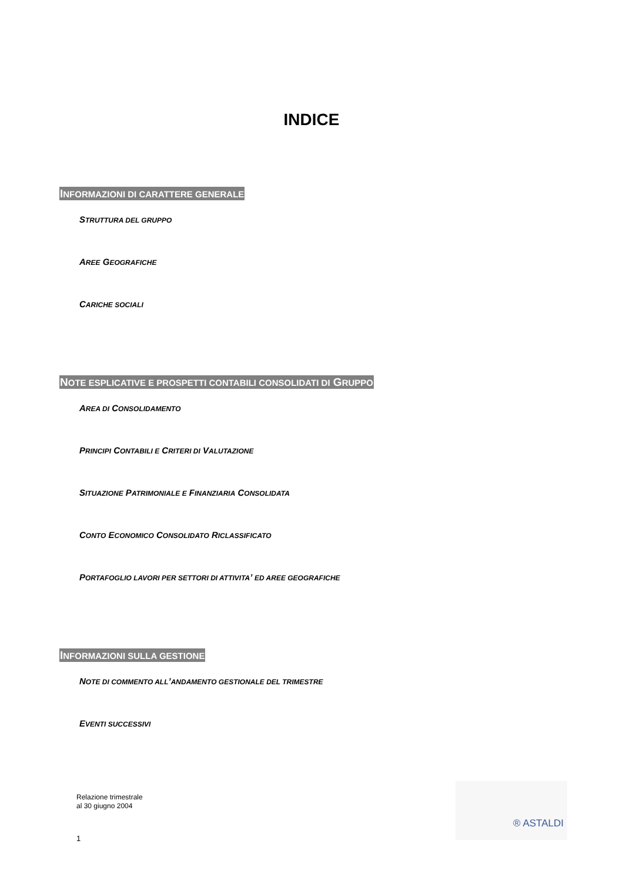INDICE
INFORMAZIONI DI CARATTERE GENERALE
STRUTTURA DEL GRUPPO
AREE GEOGRAFICHE
CARICHE SOCIALI
NOTE ESPLICATIVE E PROSPETTI CONTABILI CONSOLIDATI DI GRUPPO
AREA DI CONSOLIDAMENTO
PRINCIPI CONTABILI E CRITERI DI VALUTAZIONE
SITUAZIONE PATRIMONIALE E FINANZIARIA CONSOLIDATA
CONTO ECONOMICO CONSOLIDATO RICLASSIFICATO
PORTAFOGLIO LAVORI PER SETTORI DI ATTIVITA’ ED AREE GEOGRAFICHE
INFORMAZIONI SULLA GESTIONE
NOTE DI COMMENTO ALL’ANDAMENTO GESTIONALE DEL TRIMESTRE
EVENTI SUCCESSIVI
Relazione trimestrale
al 30 giugno 2004
1
® ASTALDI